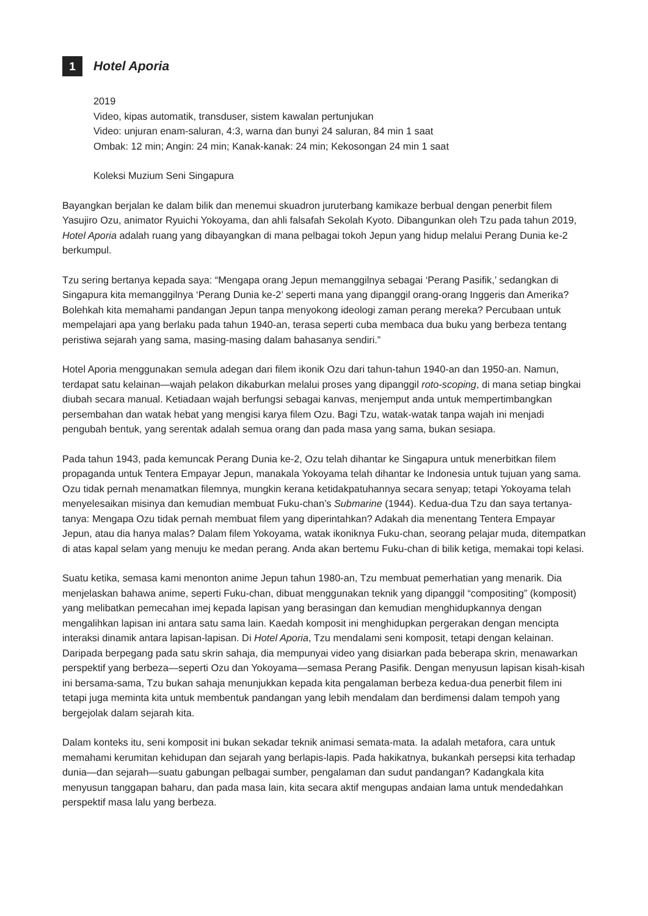1 Hotel Aporia
2019
Video, kipas automatik, transduser, sistem kawalan pertunjukan
Video: unjuran enam-saluran, 4:3, warna dan bunyi 24 saluran, 84 min 1 saat
Ombak: 12 min; Angin: 24 min; Kanak-kanak: 24 min; Kekosongan 24 min 1 saat
Koleksi Muzium Seni Singapura
Bayangkan berjalan ke dalam bilik dan menemui skuadron juruterbang kamikaze berbual dengan penerbit filem Yasujiro Ozu, animator Ryuichi Yokoyama, dan ahli falsafah Sekolah Kyoto. Dibangunkan oleh Tzu pada tahun 2019, Hotel Aporia adalah ruang yang dibayangkan di mana pelbagai tokoh Jepun yang hidup melalui Perang Dunia ke-2 berkumpul.
Tzu sering bertanya kepada saya: “Mengapa orang Jepun memanggilnya sebagai ‘Perang Pasifik,’ sedangkan di Singapura kita memanggilnya ‘Perang Dunia ke-2’ seperti mana yang dipanggil orang-orang Inggeris dan Amerika? Bolehkah kita memahami pandangan Jepun tanpa menyokong ideologi zaman perang mereka? Percubaan untuk mempelajari apa yang berlaku pada tahun 1940-an, terasa seperti cuba membaca dua buku yang berbeza tentang peristiwa sejarah yang sama, masing-masing dalam bahasanya sendiri.”
Hotel Aporia menggunakan semula adegan dari filem ikonik Ozu dari tahun-tahun 1940-an dan 1950-an. Namun, terdapat satu kelainan—wajah pelakon dikaburkan melalui proses yang dipanggil roto-scoping, di mana setiap bingkai diubah secara manual. Ketiadaan wajah berfungsi sebagai kanvas, menjemput anda untuk mempertimbangkan persembahan dan watak hebat yang mengisi karya filem Ozu. Bagi Tzu, watak-watak tanpa wajah ini menjadi pengubah bentuk, yang serentak adalah semua orang dan pada masa yang sama, bukan sesiapa.
Pada tahun 1943, pada kemuncak Perang Dunia ke-2, Ozu telah dihantar ke Singapura untuk menerbitkan filem propaganda untuk Tentera Empayar Jepun, manakala Yokoyama telah dihantar ke Indonesia untuk tujuan yang sama. Ozu tidak pernah menamatkan filemnya, mungkin kerana ketidakpatuhannya secara senyap; tetapi Yokoyama telah menyelesaikan misinya dan kemudian membuat Fuku-chan’s Submarine (1944). Kedua-dua Tzu dan saya tertanya-tanya: Mengapa Ozu tidak pernah membuat filem yang diperintahkan? Adakah dia menentang Tentera Empayar Jepun, atau dia hanya malas? Dalam filem Yokoyama, watak ikoniknya Fuku-chan, seorang pelajar muda, ditempatkan di atas kapal selam yang menuju ke medan perang. Anda akan bertemu Fuku-chan di bilik ketiga, memakai topi kelasi.
Suatu ketika, semasa kami menonton anime Jepun tahun 1980-an, Tzu membuat pemerhatian yang menarik. Dia menjelaskan bahawa anime, seperti Fuku-chan, dibuat menggunakan teknik yang dipanggil “compositing” (komposit) yang melibatkan pemecahan imej kepada lapisan yang berasingan dan kemudian menghidupkannya dengan mengalihkan lapisan ini antara satu sama lain. Kaedah komposit ini menghidupkan pergerakan dengan mencipta interaksi dinamik antara lapisan-lapisan. Di Hotel Aporia, Tzu mendalami seni komposit, tetapi dengan kelainan. Daripada berpegang pada satu skrin sahaja, dia mempunyai video yang disiarkan pada beberapa skrin, menawarkan perspektif yang berbeza—seperti Ozu dan Yokoyama—semasa Perang Pasifik. Dengan menyusun lapisan kisah-kisah ini bersama-sama, Tzu bukan sahaja menunjukkan kepada kita pengalaman berbeza kedua-dua penerbit filem ini tetapi juga meminta kita untuk membentuk pandangan yang lebih mendalam dan berdimensi dalam tempoh yang bergejolak dalam sejarah kita.
Dalam konteks itu, seni komposit ini bukan sekadar teknik animasi semata-mata. Ia adalah metafora, cara untuk memahami kerumitan kehidupan dan sejarah yang berlapis-lapis. Pada hakikatnya, bukankah persepsi kita terhadap dunia—dan sejarah—suatu gabungan pelbagai sumber, pengalaman dan sudut pandangan? Kadangkala kita menyusun tanggapan baharu, dan pada masa lain, kita secara aktif mengupas andaian lama untuk mendedahkan perspektif masa lalu yang berbeza.